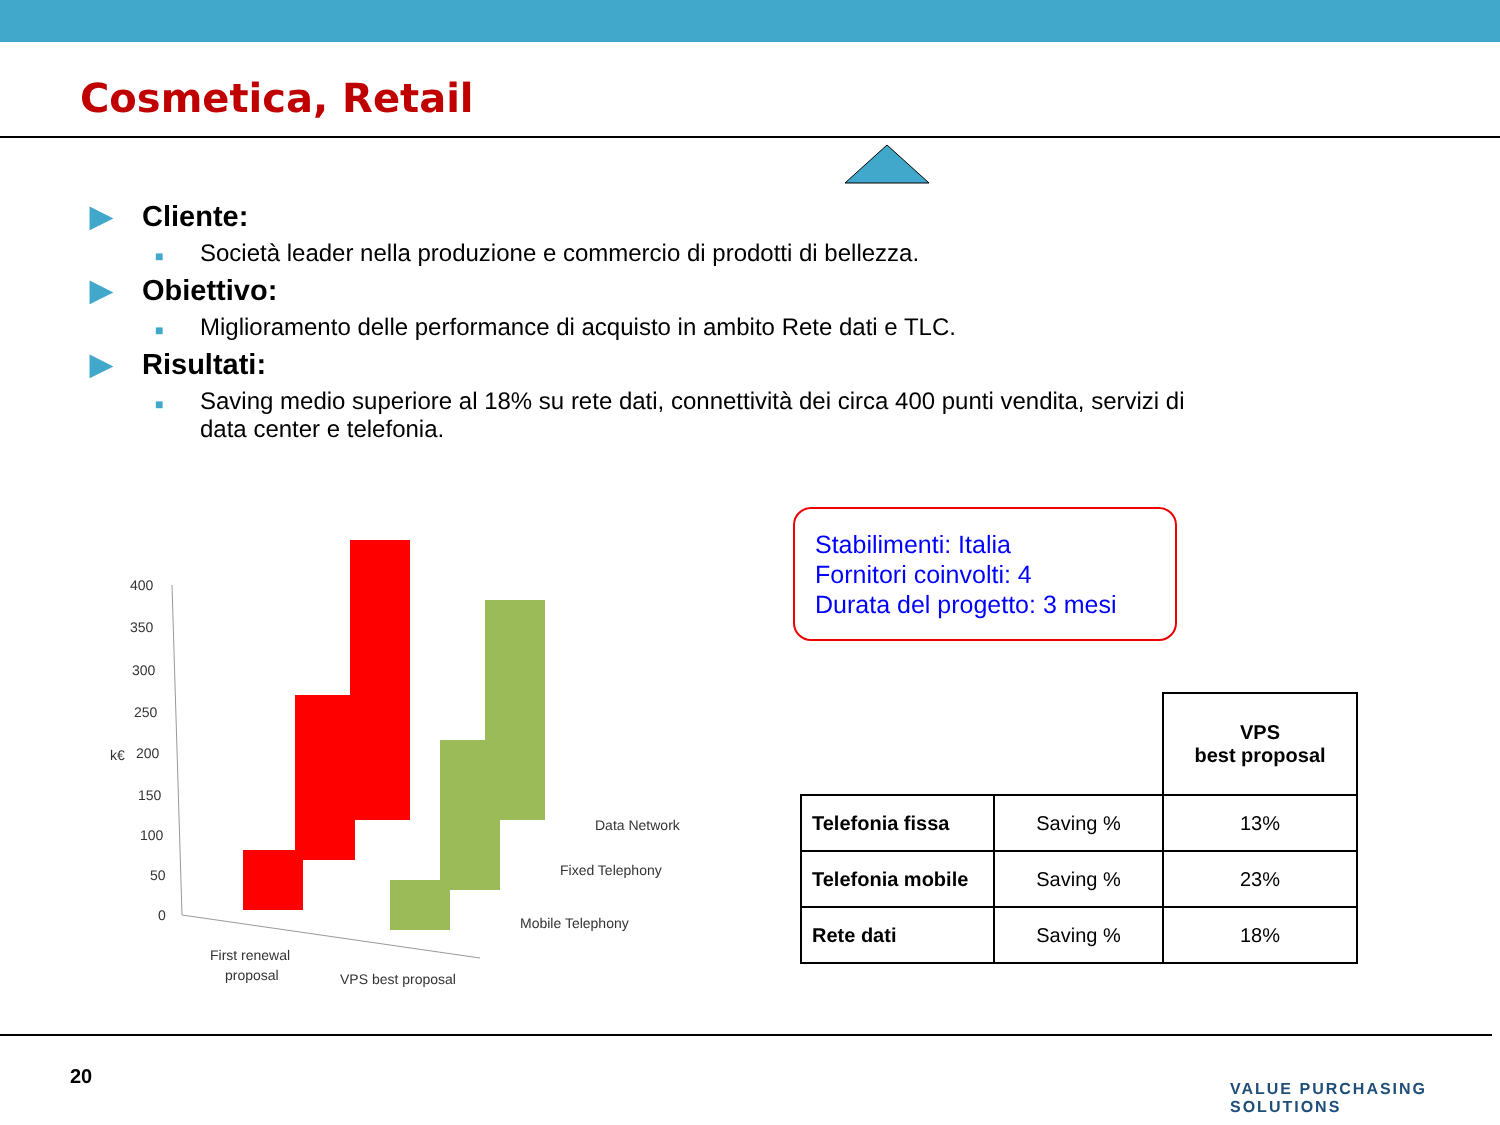Cosmetica, Retail
▶ Cliente:
■ Società leader nella produzione e commercio di prodotti di bellezza.
▶ Obiettivo:
■ Miglioramento delle performance di acquisto in ambito Rete dati e TLC.
▶ Risultati:
■ Saving medio superiore al 18% su rete dati, connettività dei circa 400 punti vendita, servizi di data center e telefonia.
400
350
300
250
200
150
100
50
0
k€
Data Network
Fixed Telephony
Mobile Telephony
First renewal
proposal
VPS best proposal
Stabilimenti: Italia
Fornitori coinvolti: 4
Durata del progetto: 3 mesi
| | | VPS best proposal |
| Telefonia fissa | Saving % | 13% |
| Telefonia mobile | Saving % | 23% |
| Rete dati | Saving % | 18% |
20
VALUE PURCHASING SOLUTIONS